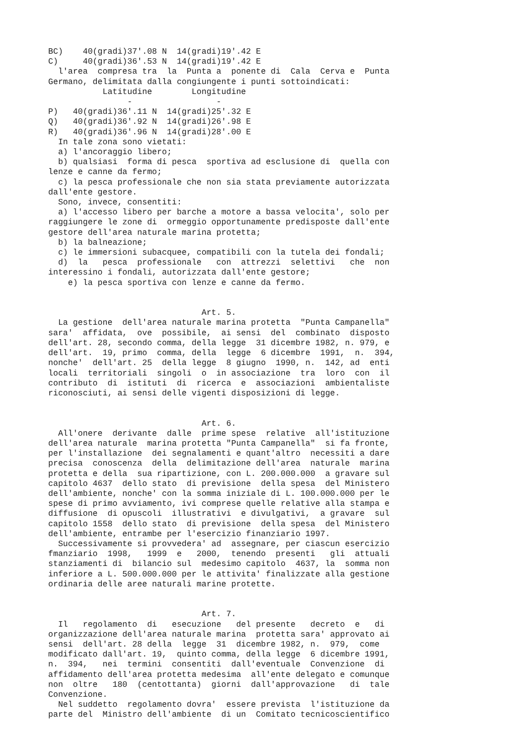BC)    40(gradi)37'.08 N  14(gradi)19'.42 E
C)     40(gradi)36'.53 N  14(gradi)19'.42 E
  l'area  compresa tra  la  Punta a  ponente di  Cala  Cerva e  Punta
Germano, delimitata dalla congiungente i punti sottoindicati:
           Latitudine        Longitudine
                -                 -
P)   40(gradi)36'.11 N  14(gradi)25'.32 E
Q)   40(gradi)36'.92 N  14(gradi)26'.98 E
R)   40(gradi)36'.96 N  14(gradi)28'.00 E
  In tale zona sono vietati:
  a) l'ancoraggio libero;
  b) qualsiasi  forma di pesca  sportiva ad esclusione di  quella con
lenze e canne da fermo;
  c) la pesca professionale che non sia stata previamente autorizzata
dall'ente gestore.
  Sono, invece, consentiti:
  a) l'accesso libero per barche a motore a bassa velocita', solo per
raggiungere le zone di  ormeggio opportunamente predisposte dall'ente
gestore dell'area naturale marina protetta;
  b) la balneazione;
  c) le immersioni subacquee, compatibili con la tutela dei fondali;
  d)  la   pesca  professionale   con  attrezzi  selettivi   che  non
interessino i fondali, autorizzata dall'ente gestore;
    e) la pesca sportiva con lenze e canne da fermo.


                               Art. 5.
  La gestione  dell'area naturale marina protetta  "Punta Campanella"
sara'  affidata,  ove  possibile,  ai sensi  del  combinato  disposto
dell'art. 28, secondo comma, della legge  31 dicembre 1982, n. 979, e
dell'art.  19, primo  comma, della  legge  6 dicembre  1991,  n.  394,
nonche'  dell'art. 25  della legge  8 giugno  1990, n.  142, ad  enti
locali  territoriali  singoli  o  in associazione  tra  loro  con  il
contributo  di  istituti  di  ricerca  e  associazioni  ambientaliste
riconosciuti, ai sensi delle vigenti disposizioni di legge.


                               Art. 6.
  All'onere  derivante  dalle  prime spese  relative  all'istituzione
dell'area naturale  marina protetta "Punta Campanella"  si fa fronte,
per l'installazione  dei segnalamenti e quant'altro  necessiti a dare
precisa  conoscenza  della  delimitazione dell'area  naturale  marina
protetta e della  sua ripartizione, con L. 200.000.000  a gravare sul
capitolo 4637  dello stato  di previsione  della spesa  del Ministero
dell'ambiente, nonche' con la somma iniziale di L. 100.000.000 per le
spese di primo avviamento, ivi comprese quelle relative alla stampa e
diffusione  di opuscoli  illustrativi  e divulgativi,  a gravare  sul
capitolo 1558  dello stato  di previsione  della spesa  del Ministero
dell'ambiente, entrambe per l'esercizio finanziario 1997.
  Successivamente si provvedera' ad  assegnare, per ciascun esercizio
fmanziario  1998,   1999  e   2000,  tenendo  presenti   gli  attuali
stanziamenti di  bilancio sul  medesimo capitolo  4637, la  somma non
inferiore a L. 500.000.000 per le attivita' finalizzate alla gestione
ordinaria delle aree naturali marine protette.


                               Art. 7.
  Il   regolamento  di   esecuzione   del presente   decreto  e   di
organizzazione dell'area naturale marina  protetta sara' approvato ai
sensi  dell'art. 28 della  legge  31  dicembre 1982, n.  979,  come
modificato dall'art. 19,  quinto comma, della legge  6 dicembre 1991,
n.  394,   nei  termini  consentiti  dall'eventuale  Convenzione  di
affidamento dell'area protetta medesima  all'ente delegato e comunque
non  oltre   180  (centottanta)  giorni  dall'approvazione   di  tale
Convenzione.
  Nel suddetto  regolamento dovra'  essere prevista  l'istituzione da
parte del  Ministro dell'ambiente  di un  Comitato tecnicoscientifico